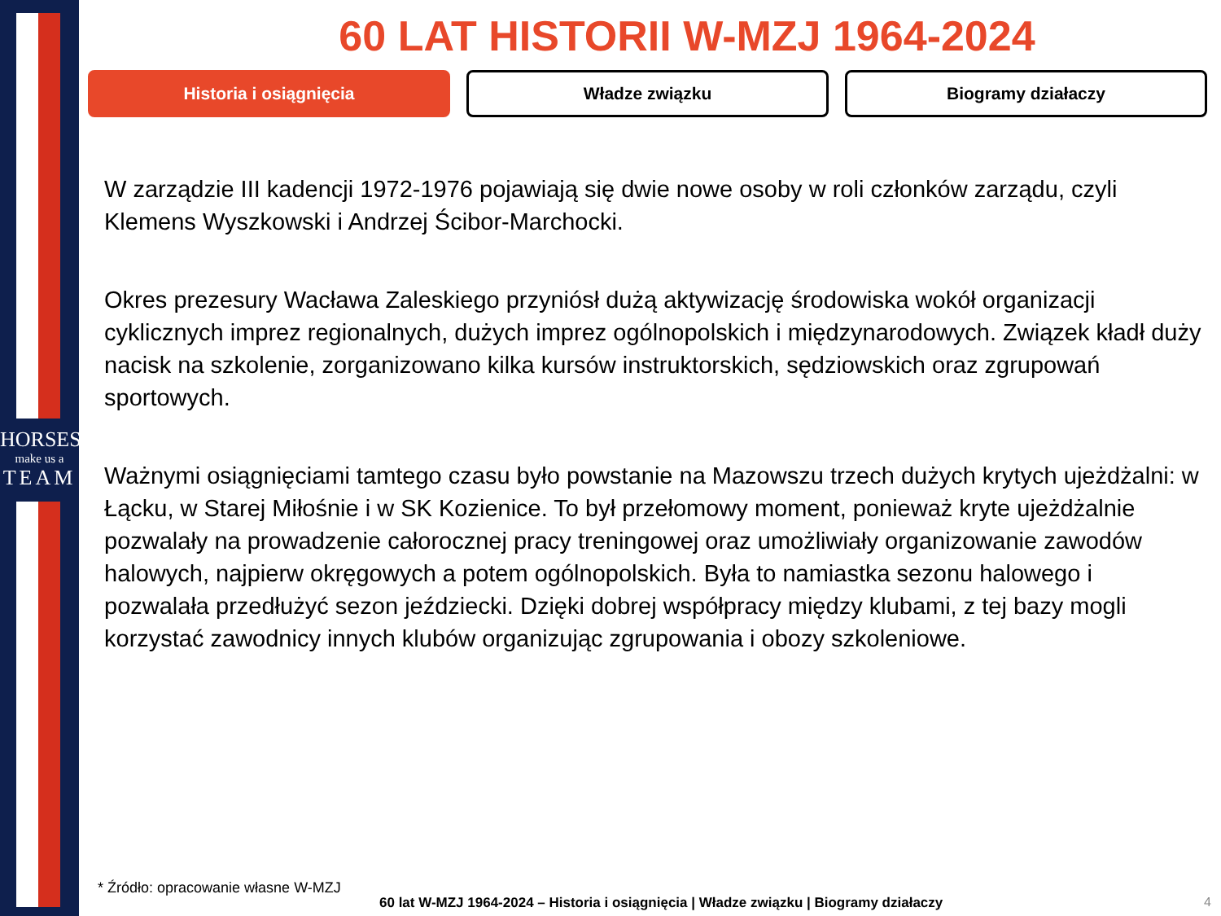HORSES
make us a
TEAM
60 LAT HISTORII W-MZJ 1964-2024
Historia i osiągnięcia Władze związku Biogramy działaczy
W zarządzie III kadencji 1972-1976 pojawiają się dwie nowe osoby w roli członków zarządu, czyli Klemens Wyszkowski i Andrzej Ścibor-Marchocki.
Okres prezesury Wacława Zaleskiego przyniósł dużą aktywizację środowiska wokół organizacji cyklicznych imprez regionalnych, dużych imprez ogólnopolskich i międzynarodowych. Związek kładł duży nacisk na szkolenie, zorganizowano kilka kursów instruktorskich, sędziowskich oraz zgrupowań sportowych.
Ważnymi osiągnięciami tamtego czasu było powstanie na Mazowszu trzech dużych krytych ujeżdżalni: w Łącku, w Starej Miłośnie i w SK Kozienice. To był przełomowy moment, ponieważ kryte ujeżdżalnie pozwalały na prowadzenie całorocznej pracy treningowej oraz umożliwiały organizowanie zawodów halowych, najpierw okręgowych a potem ogólnopolskich. Była to namiastka sezonu halowego i pozwalała przedłużyć sezon jeździecki. Dzięki dobrej współpracy między klubami, z tej bazy mogli korzystać zawodnicy innych klubów organizując zgrupowania i obozy szkoleniowe.
* Źródło: opracowanie własne W-MZJ
60 lat W-MZJ 1964-2024 – Historia i osiągnięcia | Władze związku | Biogramy działaczy
4